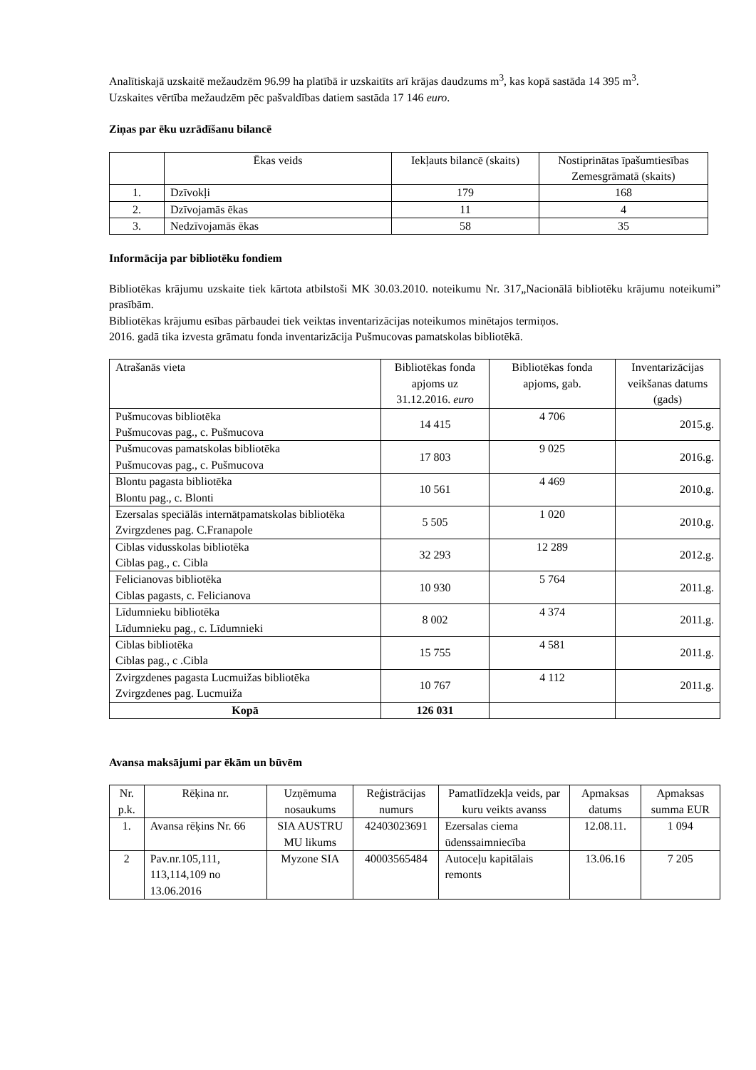Analītiskajā uzskaitē mežaudzēm 96.99 ha platībā ir uzskaitīts arī krājas daudzums m<sup>3</sup>, kas kopā sastāda 14 395 m<sup>3</sup>.
Uzskaites vērtība mežaudzēm pēc pašvaldības datiem sastāda 17 146 euro.
Ziņas par ēku uzrādīšanu bilancē
| | Ēkas veids | Iekļauts bilancē (skaits) | Nostiprinātas īpašumtiesības Zemesgrāmatā (skaits) |
| --- | --- | --- | --- |
| 1. | Dzīvokļi | 179 | 168 |
| 2. | Dzīvojamās ēkas | 11 | 4 |
| 3. | Nedzīvojamās ēkas | 58 | 35 |
Informācija par bibliotēku fondiem
Bibliotēkas krājumu uzskaite tiek kārtota atbilstoši MK 30.03.2010. noteikumu Nr. 317„Nacionālā bibliotēku krājumu noteikumi” prasībām.
Bibliotēkas krājumu esības pārbaudei tiek veiktas inventarizācijas noteikumos minētajos termiņos.
2016. gadā tika izvesta grāmatu fonda inventarizācija Pušmucovas pamatskolas bibliotēkā.
| Atrašanās vieta | Bibliotēkas fonda apjoms uz 31.12.2016. euro | Bibliotēkas fonda apjoms, gab. | Inventarizācijas veikšanas datums (gads) |
| --- | --- | --- | --- |
| Pušmucovas bibliotēka Pušmucovas pag., c. Pušmucova | 14 415 | 4 706 | 2015.g. |
| Pušmucovas pamatskolas bibliotēka Pušmucovas pag., c. Pušmucova | 17 803 | 9 025 | 2016.g. |
| Blontu pagasta bibliotēka Blontu pag., c. Blonti | 10 561 | 4 469 | 2010.g. |
| Ezersalas speciālās internātpamatskolas bibliotēka Zvirgzdenes pag. C.Franapole | 5 505 | 1 020 | 2010.g. |
| Ciblas vidusskolas bibliotēka Ciblas pag., c. Cibla | 32 293 | 12 289 | 2012.g. |
| Felicianovas bibliotēka Ciblas pagasts, c. Felicianova | 10 930 | 5 764 | 2011.g. |
| Līdumnieku bibliotēka Līdumnieku pag., c. Līdumnieki | 8 002 | 4 374 | 2011.g. |
| Ciblas bibliotēka Ciblas pag., c .Cibla | 15 755 | 4 581 | 2011.g. |
| Zvirgzdenes pagasta Lucmuižas bibliotēka Zvirgzdenes pag. Lucmuiža | 10 767 | 4 112 | 2011.g. |
| Kopā | 126 031 | | |
Avansa maksājumi par ēkām un būvēm
| Nr. p.k. | Rēķina nr. | Uzņēmuma nosaukums | Reģistrācijas numurs | Pamatlīdzekļa veids, par kuru veikts avanss | Apmaksas datums | Apmaksas summa EUR |
| --- | --- | --- | --- | --- | --- | --- |
| 1. | Avansa rēķins Nr. 66 | SIA AUSTRU MU likums | 42403023691 | Ezersalas ciema ūdenssaimniecība | 12.08.11. | 1 094 |
| 2 | Pav.nr.105,111, 113,114,109 no 13.06.2016 | Myzone SIA | 40003565484 | Autoceļu kapitālais remonts | 13.06.16 | 7 205 |